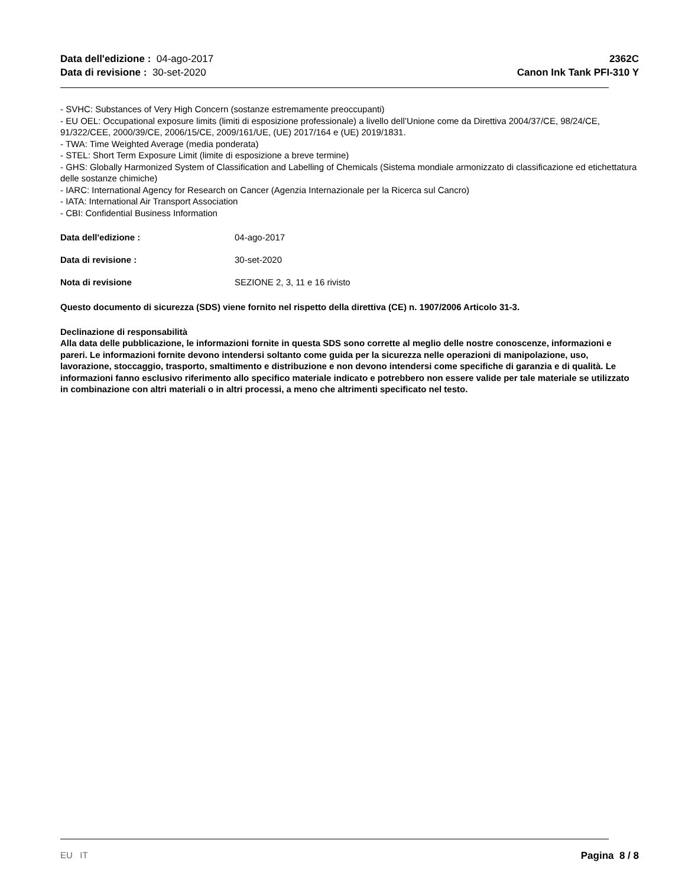Data dell'edizione : 04-ago-2017
Data di revisione : 30-set-2020
2362C
Canon Ink Tank PFI-310 Y
- SVHC: Substances of Very High Concern (sostanze estremamente preoccupanti)
- EU OEL: Occupational exposure limits (limiti di esposizione professionale) a livello dell’Unione come da Direttiva 2004/37/CE, 98/24/CE, 91/322/CEE, 2000/39/CE, 2006/15/CE, 2009/161/UE, (UE) 2017/164 e (UE) 2019/1831.
- TWA: Time Weighted Average (media ponderata)
- STEL: Short Term Exposure Limit (limite di esposizione a breve termine)
- GHS: Globally Harmonized System of Classification and Labelling of Chemicals (Sistema mondiale armonizzato di classificazione ed etichettatura delle sostanze chimiche)
- IARC: International Agency for Research on Cancer (Agenzia Internazionale per la Ricerca sul Cancro)
- IATA: International Air Transport Association
- CBI: Confidential Business Information
Data dell'edizione : 04-ago-2017
Data di revisione : 30-set-2020
Nota di revisione SEZIONE 2, 3, 11 e 16 rivisto
Questo documento di sicurezza (SDS) viene fornito nel rispetto della direttiva (CE) n. 1907/2006 Articolo 31-3.
Declinazione di responsabilità
Alla data delle pubblicazione, le informazioni fornite in questa SDS sono corrette al meglio delle nostre conoscenze, informazioni e pareri. Le informazioni fornite devono intendersi soltanto come guida per la sicurezza nelle operazioni di manipolazione, uso, lavorazione, stoccaggio, trasporto, smaltimento e distribuzione e non devono intendersi come specifiche di garanzia e di qualità. Le informazioni fanno esclusivo riferimento allo specifico materiale indicato e potrebbero non essere valide per tale materiale se utilizzato in combinazione con altri materiali o in altri processi, a meno che altrimenti specificato nel testo.
EU IT Pagina 8 / 8